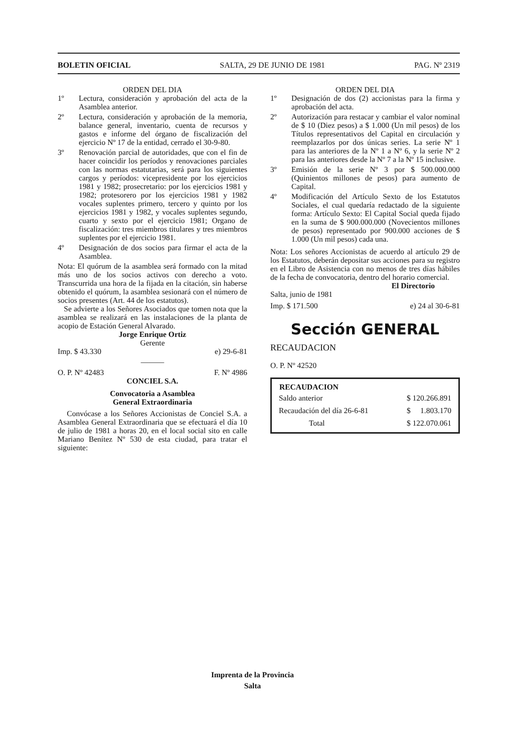BOLETIN OFICIAL SALTA, 29 DE JUNIO DE 1981 PAG. Nº 2319
ORDEN DEL DIA
1º Lectura, consideración y aprobación del acta de la Asamblea anterior.
2º Lectura, consideración y aprobación de la memoria, balance general, inventario, cuenta de recursos y gastos e informe del órgano de fiscalización del ejercicio Nº 17 de la entidad, cerrado el 30-9-80.
3º Renovación parcial de autoridades, que con el fin de hacer coincidir los períodos y renovaciones parciales con las normas estatutarias, será para los siguientes cargos y períodos: vicepresidente por los ejercicios 1981 y 1982; prosecretario: por los ejercicios 1981 y 1982; protesorero por los ejercicios 1981 y 1982 vocales suplentes primero, tercero y quinto por los ejercicios 1981 y 1982, y vocales suplentes segundo, cuarto y sexto por el ejercicio 1981; Organo de fiscalización: tres miembros titulares y tres miembros suplentes por el ejercicio 1981.
4º Designación de dos socios para firmar el acta de la Asamblea.
Nota: El quórum de la asamblea será formado con la mitad más uno de los socios activos con derecho a voto. Transcurrida una hora de la fijada en la citación, sin haberse obtenido el quórum, la asamblea sesionará con el número de socios presentes (Art. 44 de los estatutos).
Se advierte a los Señores Asociados que tomen nota que la asamblea se realizará en las instalaciones de la planta de acopio de Estación General Alvarado.
Jorge Enrique Ortiz
Gerente
Imp. $ 43.330 e) 29-6-81
———
O. P. Nº 42483 F. Nº 4986
CONCIEL S.A.
Convocatoria a Asamblea
General Extraordinaria
Convócase a los Señores Accionistas de Conciel S.A. a Asamblea General Extraordinaria que se efectuará el día 10 de julio de 1981 a horas 20, en el local social sito en calle Mariano Benítez Nº 530 de esta ciudad, para tratar el siguiente:
ORDEN DEL DIA
1º Designación de dos (2) accionistas para la firma y aprobación del acta.
2º Autorización para restacar y cambiar el valor nominal de $ 10 (Diez pesos) a $ 1.000 (Un mil pesos) de los Títulos representativos del Capital en circulación y reemplazarlos por dos únicas series. La serie Nº 1 para las anteriores de la Nº 1 a Nº 6, y la serie Nº 2 para las anteriores desde la Nº 7 a la Nº 15 inclusive.
3º Emisión de la serie Nº 3 por $ 500.000.000 (Quinientos millones de pesos) para aumento de Capital.
4º Modificación del Artículo Sexto de los Estatutos Sociales, el cual quedaría redactado de la siguiente forma: Artículo Sexto: El Capital Social queda fijado en la suma de $ 900.000.000 (Novecientos millones de pesos) representado por 900.000 acciones de $ 1.000 (Un mil pesos) cada una.
Nota: Los señores Accionistas de acuerdo al artículo 29 de los Estatutos, deberán depositar sus acciones para su registro en el Libro de Asistencia con no menos de tres días hábiles de la fecha de convocatoria, dentro del horario comercial.
El Directorio
Salta, junio de 1981
Imp. $ 171.500 e) 24 al 30-6-81
Sección GENERAL
RECAUDACION
O. P. Nº 42520
| RECAUDACION | |
| --- | --- |
| Saldo anterior | $ 120.266.891 |
| Recaudación del día 26-6-81 | $ 1.803.170 |
| Total | $ 122.070.061 |
Imprenta de la Provincia
Salta